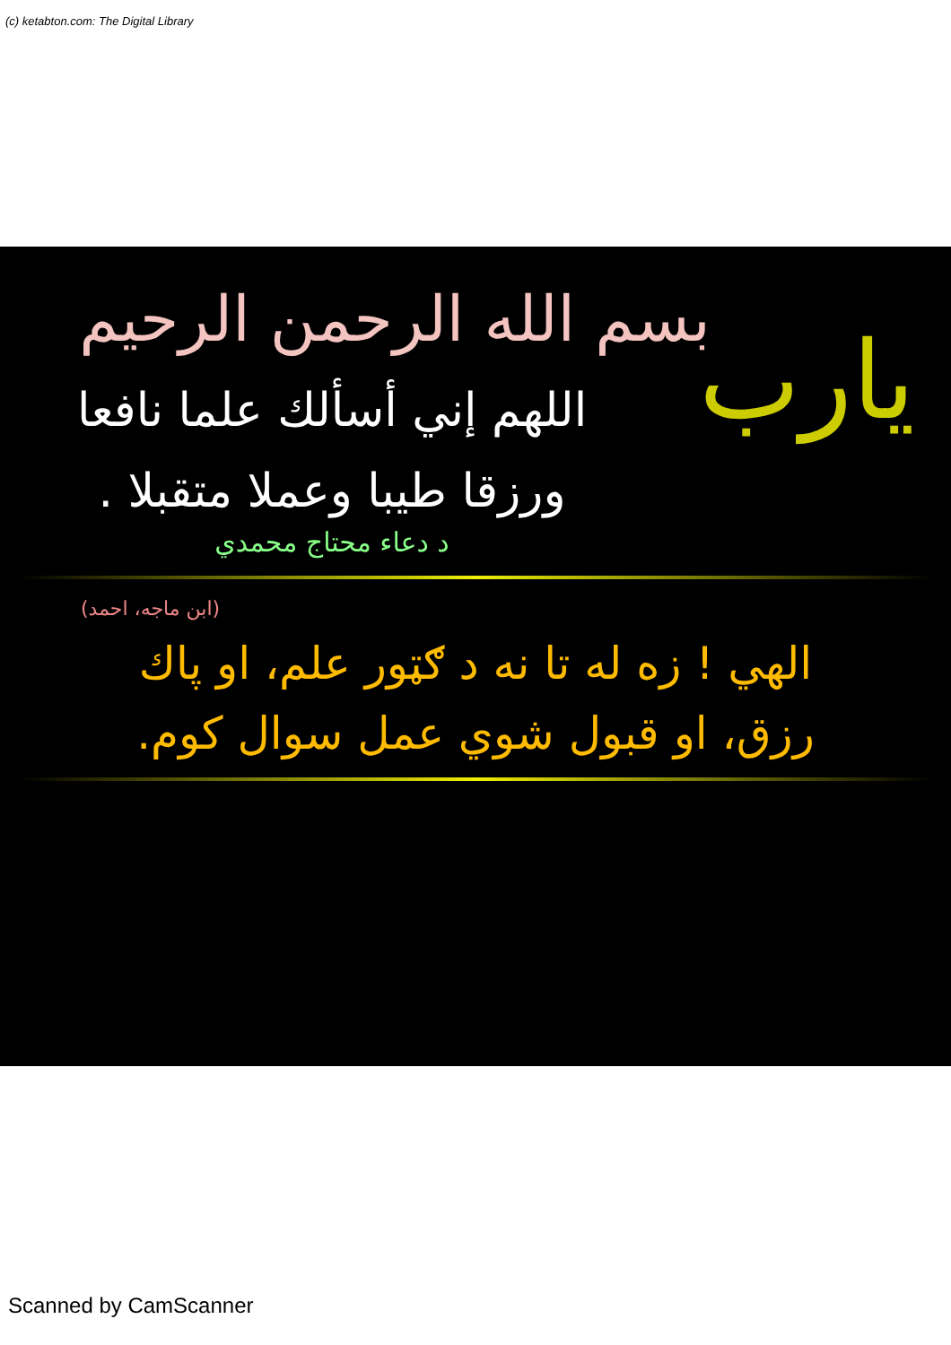(c) ketabton.com: The Digital Library
يارب
بسم الله الرحمن الرحيم
اللهم إني أسألك علما نافعا
ورزقا طيبا وعملا متقبلا .
د دعاء محتاج محمدي
(ابن ماجه، احمد)
الهي ! زه له تا نه د ګټور علم، او پاك
رزق، او قبول شوي عمل سوال كوم.
Scanned by CamScanner